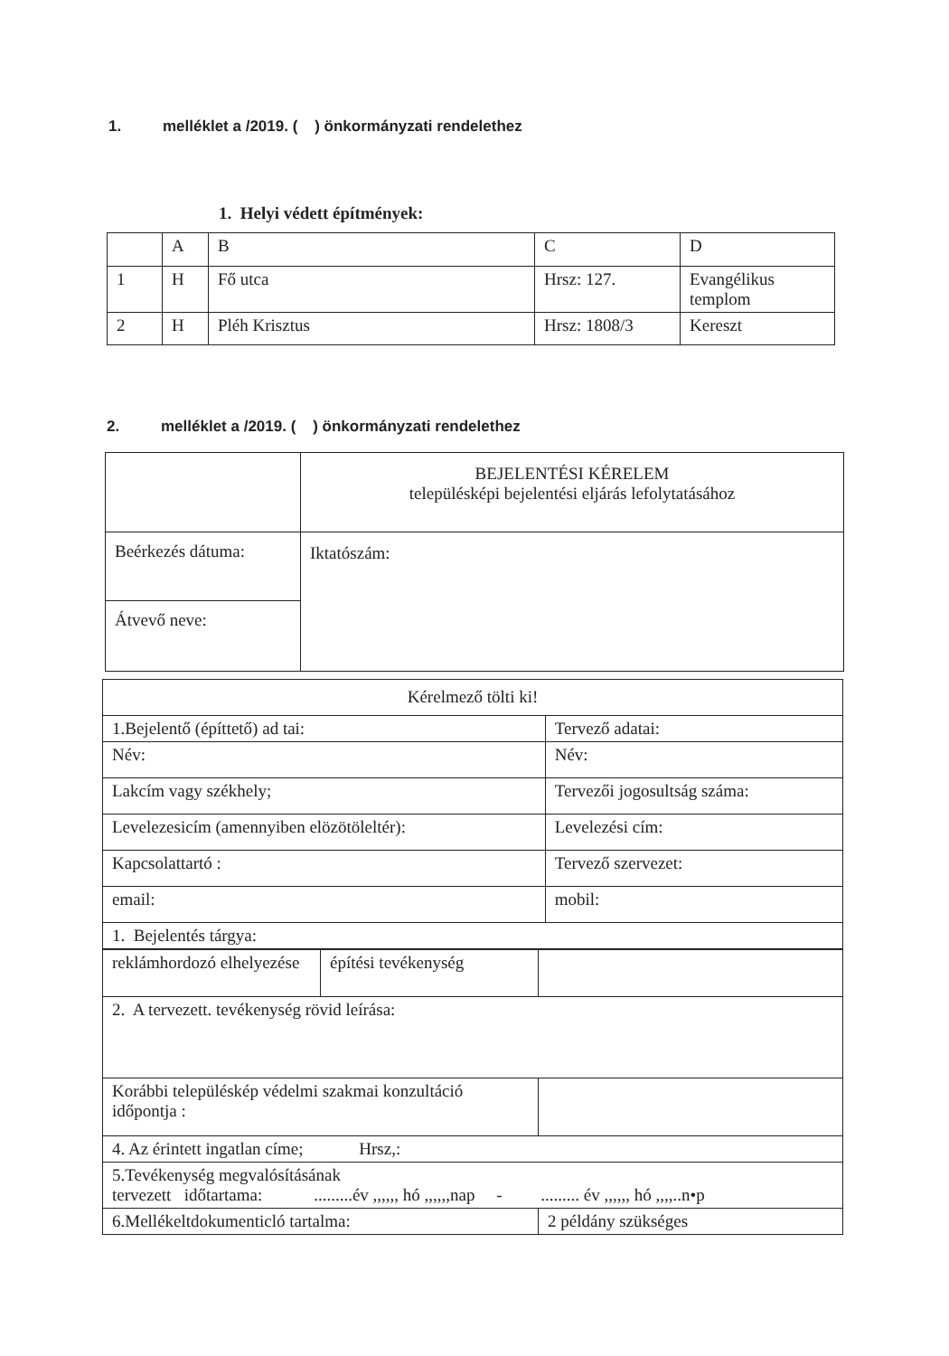1. melléklet a /2019. ( ) önkormányzati rendelethez
1. Helyi védett építmények:
| | A | B | C | D |
| 1 | H | Fő utca | Hrsz: 127. | Evangélikus templom |
| 2 | H | Pléh Krisztus | Hrsz: 1808/3 | Kereszt |
2. melléklet a /2019. ( ) önkormányzati rendelethez
| | BEJELENTÉSI KÉRELEM településképi bejelentési eljárás lefolytatásához |
| Beérkezés dátuma: | Iktatószám: |
| Átvevő neve: | |
| Kérelmező tölti ki! | |
| 1.Bejelentő (építtető) ad tai: | Tervező adatai: |
| Név: | Név: |
| Lakcím vagy székhely; | Tervezői jogosultság száma: |
| Levelezesicím (amennyiben elözötöleltér): | Levelezési cím: |
| Kapcsolattartó : | Tervező szervezet: |
| email: | mobil: |
| 1. Bejelentés tárgya: | |
| reklámhordozó elhelyezése | építési tevékenység | |
| 2. A tervezett. tevékenység rövid leírása: | | |
| Korábbi településkép védelmi szakmai konzultáció időpontja : | | |
| 4. Az érintett ingatlan címe; Hrsz,: | | |
| 5.Tevékenység megvalósításának tervezett időtartama: .........év ,,,,,, hó ,,,,,,nap - ......... év ,,,,,, hó ,,,,..n•p | | |
| 6.Mellékeltdokumenticló tartalma: | | 2 példány szükséges |